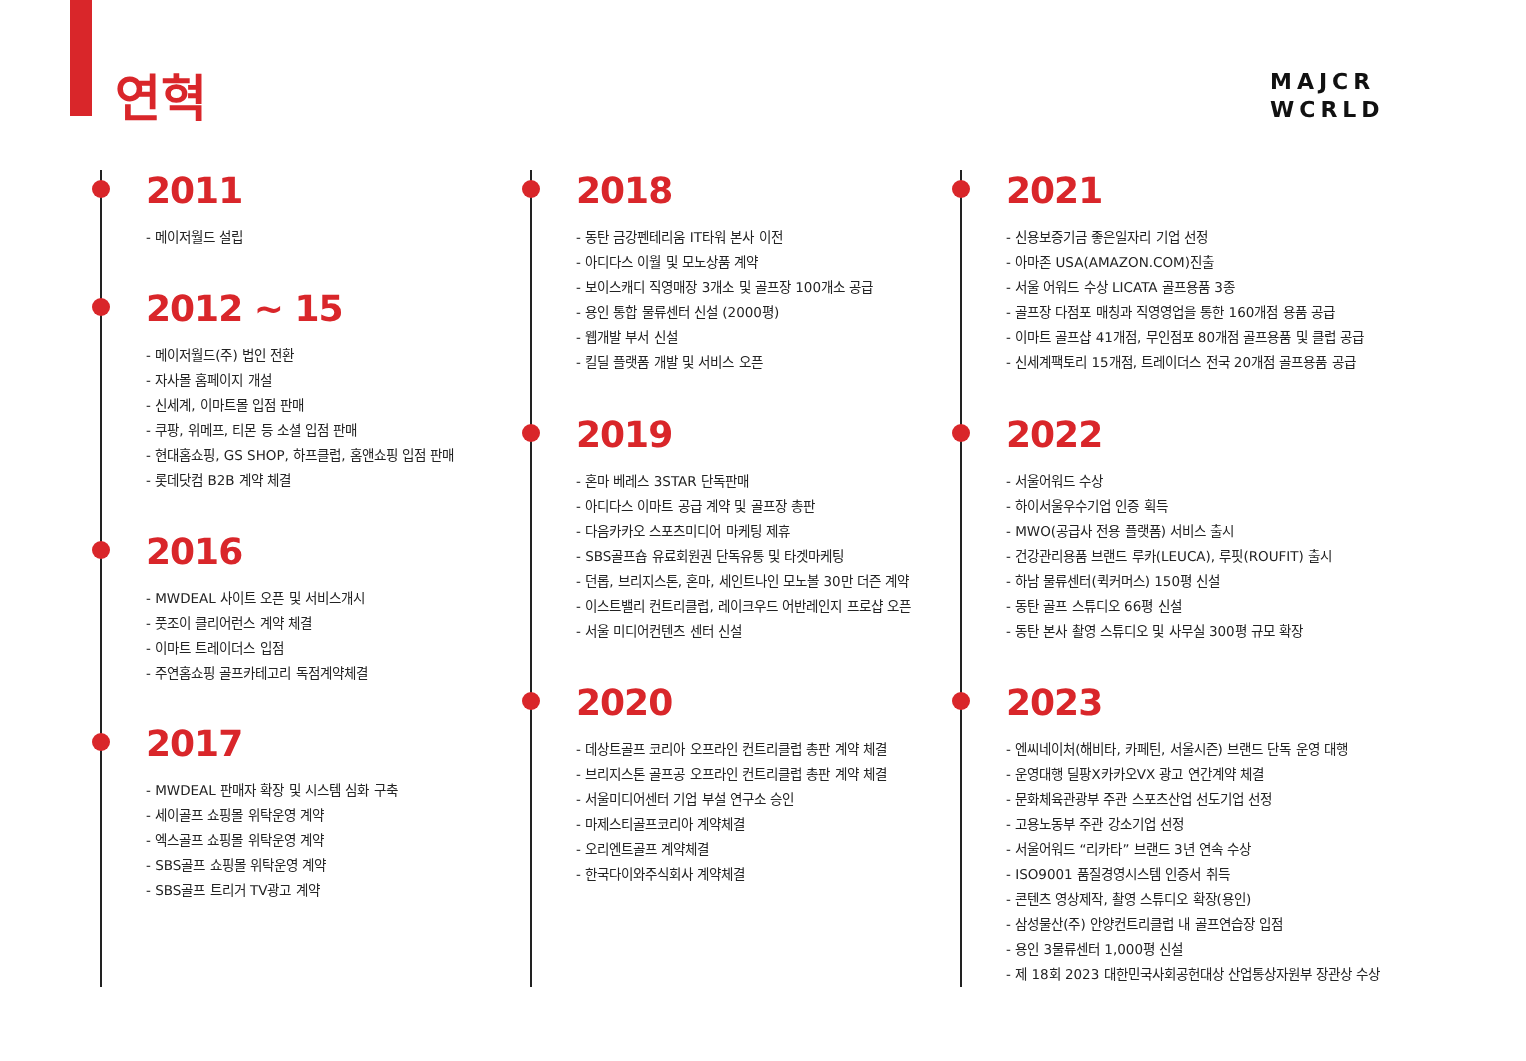연혁
MAJCR
WCRLD
2011
- 메이저월드 설립
2012 ~ 15
- 메이저월드(주) 법인 전환
- 자사몰 홈페이지 개설
- 신세계, 이마트몰 입점 판매
- 쿠팡, 위메프, 티몬 등 소셜 입점 판매
- 현대홈쇼핑, GS SHOP, 하프클럽, 홈앤쇼핑 입점 판매
- 롯데닷컴 B2B 계약 체결
2016
- MWDEAL 사이트 오픈 및 서비스개시
- 풋조이 클리어런스 계약 체결
- 이마트 트레이더스 입점
- 주연홈쇼핑 골프카테고리 독점계약체결
2017
- MWDEAL 판매자 확장 및 시스템 심화 구축
- 세이골프 쇼핑몰 위탁운영 계약
- 엑스골프 쇼핑몰 위탁운영 계약
- SBS골프 쇼핑몰 위탁운영 계약
- SBS골프 트리거 TV광고 계약
2018
- 동탄 금강펜테리움 IT타워 본사 이전
- 아디다스 이월 및 모노상품 계약
- 보이스캐디 직영매장 3개소 및 골프장 100개소 공급
- 용인 통합 물류센터 신설 (2000평)
- 웹개발 부서 신설
- 킬딜 플랫폼 개발 및 서비스 오픈
2019
- 혼마 베레스 3STAR 단독판매
- 아디다스 이마트 공급 계약 및 골프장 총판
- 다음카카오 스포츠미디어 마케팅 제휴
- SBS골프숍 유료회원권 단독유통 및 타겟마케팅
- 던롭, 브리지스톤, 혼마, 세인트나인 모노볼 30만 더즌 계약
- 이스트밸리 컨트리클럽, 레이크우드 어반레인지 프로샵 오픈
- 서울 미디어컨텐츠 센터 신설
2020
- 데상트골프 코리아 오프라인 컨트리클럽 총판 계약 체결
- 브리지스톤 골프공 오프라인 컨트리클럽 총판 계약 체결
- 서울미디어센터 기업 부설 연구소 승인
- 마제스티골프코리아 계약체결
- 오리엔트골프 계약체결
- 한국다이와주식회사 계약체결
2021
- 신용보증기금 좋은일자리 기업 선정
- 아마존 USA(AMAZON.COM)진출
- 서울 어워드 수상 LICATA 골프용품 3종
- 골프장 다점포 매칭과 직영영업을 통한 160개점 용품 공급
- 이마트 골프샵 41개점, 무인점포 80개점 골프용품 및 클럽 공급
- 신세계팩토리 15개점, 트레이더스 전국 20개점 골프용품 공급
2022
- 서울어워드 수상
- 하이서울우수기업 인증 획득
- MWO(공급사 전용 플랫폼) 서비스 출시
- 건강관리용품 브랜드 루카(LEUCA), 루핏(ROUFIT) 출시
- 하남 물류센터(퀵커머스) 150평 신설
- 동탄 골프 스튜디오 66평 신설
- 동탄 본사 촬영 스튜디오 및 사무실 300평 규모 확장
2023
- 엔씨네이처(해비타, 카페틴, 서울시즌) 브랜드 단독 운영 대행
- 운영대행 딜팡X카카오VX 광고 연간계약 체결
- 문화체육관광부 주관 스포츠산업 선도기업 선정
- 고용노동부 주관 강소기업 선정
- 서울어워드 “리카타” 브랜드 3년 연속 수상
- ISO9001 품질경영시스템 인증서 취득
- 콘텐츠 영상제작, 촬영 스튜디오 확장(용인)
- 삼성물산(주) 안양컨트리클럽 내 골프연습장 입점
- 용인 3물류센터 1,000평 신설
- 제 18회 2023 대한민국사회공헌대상 산업통상자원부 장관상 수상